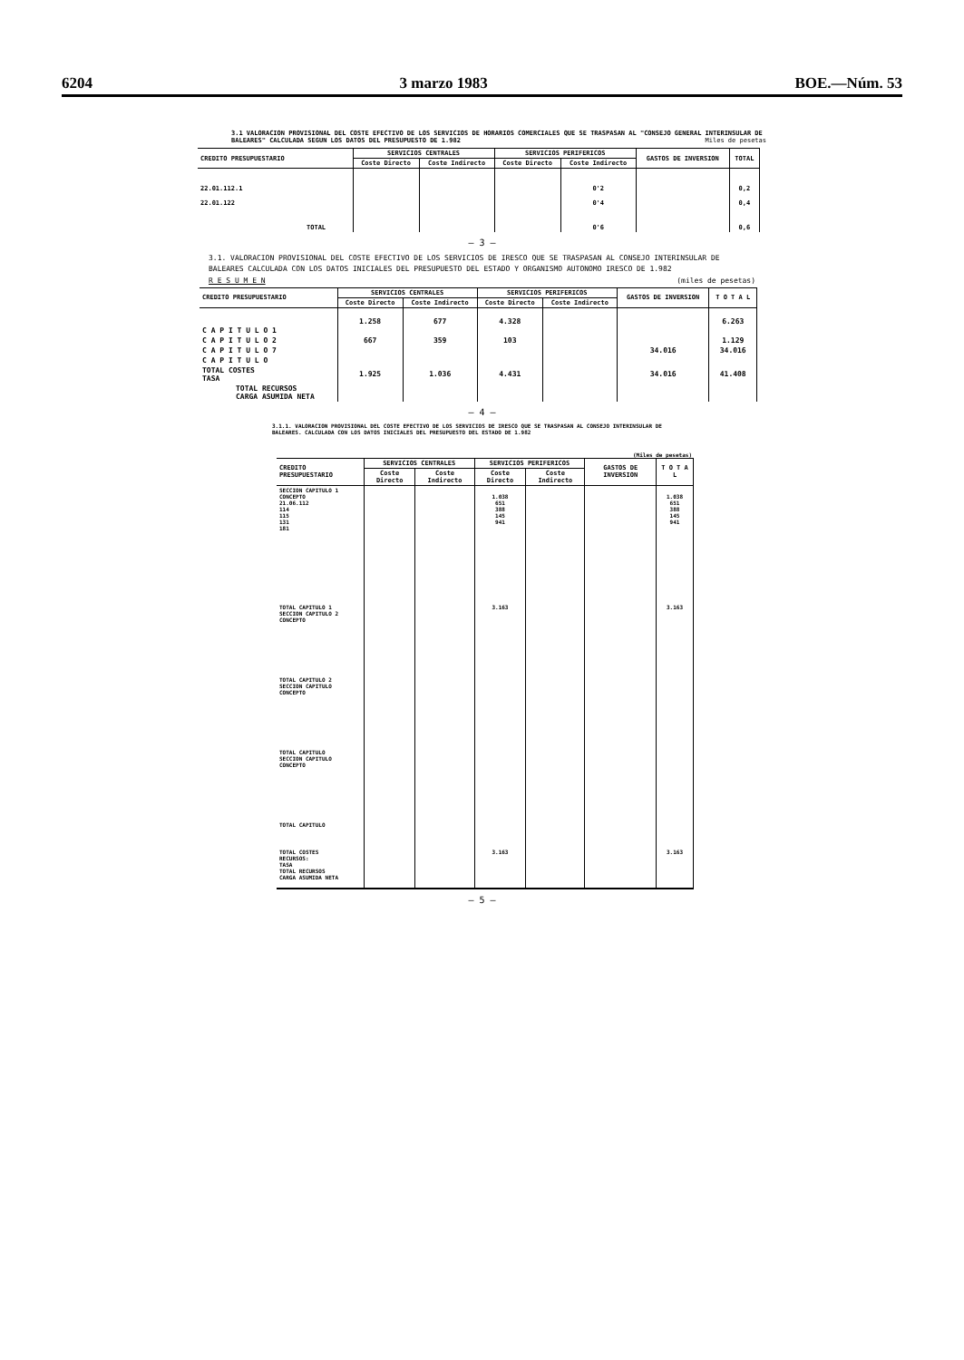6204 3 marzo 1983 BOE.—Núm. 53
3.1 VALORACION PROVISIONAL DEL COSTE EFECTIVO DE LOS SERVICIOS DE HORARIOS COMERCIALES QUE SE TRASPASAN AL "CONSEJO GENERAL INTERINSULAR DE BALEARES" CALCULADA SEGUN LOS DATOS DEL PRESUPUESTO DE 1.982 Miles de pesetas
| CREDITO PRESUPUESTARIO | SERVICIOS CENTRALES | | SERVICIOS PERIFERICOS | | GASTOS DE INVERSION | TOTAL |
| --- | --- | --- | --- | --- | --- | --- |
| | Coste Directo | Coste Indirecto | Coste Directo | Coste Indirecto | | |
| 22.01.112.1 22.01.122 | | | | 0'2 0'4 | | 0,2 0,4 |
| TOTAL | | | | 0'6 | | 0,6 |
— 3 —
3.1. VALORACION PROVISIONAL DEL COSTE EFECTIVO DE LOS SERVICIOS DE IRESCO QUE SE TRASPASAN AL CONSEJO INTERINSULAR DE BALEARES CALCULADA CON LOS DATOS INICIALES DEL PRESUPUESTO DEL ESTADO Y ORGANISMO AUTONOMO IRESCO DE 1.982
R E S U M E N (miles de pesetas)
| CREDITO PRESUPUESTARIO | SERVICIOS CENTRALES | | SERVICIOS PERIFERICOS | | GASTOS DE INVERSION | T O T A L |
| --- | --- | --- | --- | --- | --- | --- |
| | Coste Directo | Coste Indirecto | Coste Directo | Coste Indirecto | | |
| C A P I T U L O 1 | 1.258 | 677 | 4.328 | | | 6.263 |
| C A P I T U L O 2 | 667 | 359 | 103 | | | 1.129 |
| C A P I T U L O 7 | | | | | 34.016 | 34.016 |
| C A P I T U L O | | | | | | |
| TOTAL COSTES TASA | 1.925 | 1.036 | 4.431 | | 34.016 | 41.408 |
| TOTAL RECURSOS CARGA ASUMIDA NETA | | | | | | |
— 4 —
3.1.1. VALORACION PROVISIONAL DEL COSTE EFECTIVO DE LOS SERVICIOS DE IRESCO QUE SE TRASPASAN AL CONSEJO INTERINSULAR DE BALEARES. CALCULADA CON LOS DATOS INICIALES DEL PRESUPUESTO DEL ESTADO DE 1.982
(Miles de pesetas)
| CREDITO PRESUPUESTARIO | SERVICIOS CENTRALES | | SERVICIOS PERIFERICOS | | GASTOS DE INVERSION | T O T A L |
| --- | --- | --- | --- | --- | --- | --- |
| | Coste Directo | Coste Indirecto | Coste Directo | Coste Indirecto | | |
| SECCION CAPITULO 1 CONCEPTO 21.06.112 114 115 131 181 | | | 1.038 651 388 145 941 | | | 1.038 651 388 145 941 |
| TOTAL CAPITULO 1 SECCION CAPITULO 2 CONCEPTO | | | 3.163 | | | 3.163 |
| TOTAL CAPITULO 2 SECCION CAPITULO CONCEPTO | | | | | | |
| TOTAL CAPITULO SECCION CAPITULO CONCEPTO | | | | | | |
| TOTAL CAPITULO | | | | | | |
| TOTAL COSTES RECURSOS: TASA TOTAL RECURSOS CARGA ASUMIDA NETA | | | 3.163 | | | 3.163 |
— 5 —